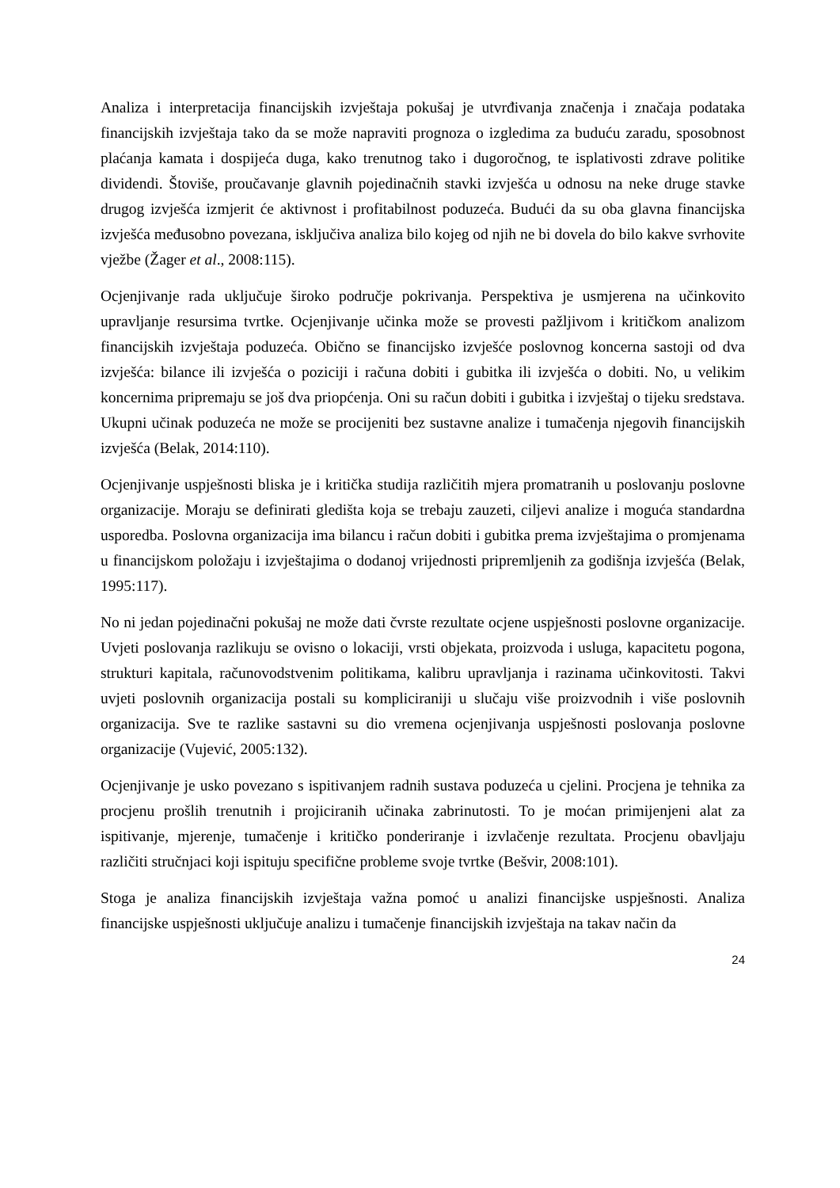Analiza i interpretacija financijskih izvještaja pokušaj je utvrđivanja značenja i značaja podataka financijskih izvještaja tako da se može napraviti prognoza o izgledima za buduću zaradu, sposobnost plaćanja kamata i dospijeća duga, kako trenutnog tako i dugoročnog, te isplativosti zdrave politike dividendi. Štoviše, proučavanje glavnih pojedinačnih stavki izvješća u odnosu na neke druge stavke drugog izvješća izmjerit će aktivnost i profitabilnost poduzeća. Budući da su oba glavna financijska izvješća međusobno povezana, isključiva analiza bilo kojeg od njih ne bi dovela do bilo kakve svrhovite vježbe (Žager et al., 2008:115).
Ocjenjivanje rada uključuje široko područje pokrivanja. Perspektiva je usmjerena na učinkovito upravljanje resursima tvrtke. Ocjenjivanje učinka može se provesti pažljivom i kritičkom analizom financijskih izvještaja poduzeća. Obično se financijsko izvješće poslovnog koncerna sastoji od dva izvješća: bilance ili izvješća o poziciji i računa dobiti i gubitka ili izvješća o dobiti. No, u velikim koncernima pripremaju se još dva priopćenja. Oni su račun dobiti i gubitka i izvještaj o tijeku sredstava. Ukupni učinak poduzeća ne može se procijeniti bez sustavne analize i tumačenja njegovih financijskih izvješća (Belak, 2014:110).
Ocjenjivanje uspješnosti bliska je i kritička studija različitih mjera promatranih u poslovanju poslovne organizacije. Moraju se definirati gledišta koja se trebaju zauzeti, ciljevi analize i moguća standardna usporedba. Poslovna organizacija ima bilancu i račun dobiti i gubitka prema izvještajima o promjenama u financijskom položaju i izvještajima o dodanoj vrijednosti pripremljenih za godišnja izvješća (Belak, 1995:117).
No ni jedan pojedinačni pokušaj ne može dati čvrste rezultate ocjene uspješnosti poslovne organizacije. Uvjeti poslovanja razlikuju se ovisno o lokaciji, vrsti objekata, proizvoda i usluga, kapacitetu pogona, strukturi kapitala, računovodstvenim politikama, kalibru upravljanja i razinama učinkovitosti. Takvi uvjeti poslovnih organizacija postali su kompliciraniji u slučaju više proizvodnih i više poslovnih organizacija. Sve te razlike sastavni su dio vremena ocjenjivanja uspješnosti poslovanja poslovne organizacije (Vujević, 2005:132).
Ocjenjivanje je usko povezano s ispitivanjem radnih sustava poduzeća u cjelini. Procjena je tehnika za procjenu prošlih trenutnih i projiciranih učinaka zabrinutosti. To je moćan primijenjeni alat za ispitivanje, mjerenje, tumačenje i kritičko ponderiranje i izvlačenje rezultata. Procjenu obavljaju različiti stručnjaci koji ispituju specifične probleme svoje tvrtke (Bešvir, 2008:101).
Stoga je analiza financijskih izvještaja važna pomoć u analizi financijske uspješnosti. Analiza financijske uspješnosti uključuje analizu i tumačenje financijskih izvještaja na takav način da
24